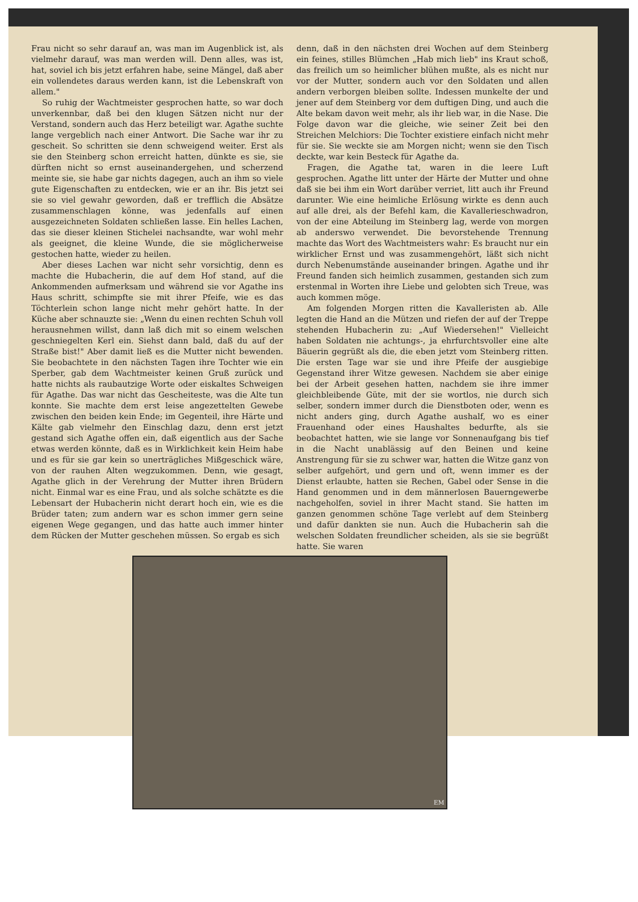Frau nicht so sehr darauf an, was man im Augenblick ist, als vielmehr darauf, was man werden will. Denn alles, was ist, hat, soviel ich bis jetzt erfahren habe, seine Mängel, daß aber ein vollendetes daraus werden kann, ist die Lebenskraft von allem."
So ruhig der Wachtmeister gesprochen hatte, so war doch unverkennbar, daß bei den klugen Sätzen nicht nur der Verstand, sondern auch das Herz beteiligt war. Agathe suchte lange vergeblich nach einer Antwort. Die Sache war ihr zu gescheit. So schritten sie denn schweigend weiter. Erst als sie den Steinberg schon erreicht hatten, dünkte es sie, sie dürften nicht so ernst auseinandergehen, und scherzend meinte sie, sie habe gar nichts dagegen, auch an ihm so viele gute Eigenschaften zu entdecken, wie er an ihr. Bis jetzt sei sie so viel gewahr geworden, daß er trefflich die Absätze zusammenschlagen könne, was jedenfalls auf einen ausgezeichneten Soldaten schließen lasse. Ein helles Lachen, das sie dieser kleinen Stichelei nachsandte, war wohl mehr als geeignet, die kleine Wunde, die sie möglicherweise gestochen hatte, wieder zu heilen.
Aber dieses Lachen war nicht sehr vorsichtig, denn es machte die Hubacherin, die auf dem Hof stand, auf die Ankommenden aufmerksam und während sie vor Agathe ins Haus schritt, schimpfte sie mit ihrer Pfeife, wie es das Töchterlein schon lange nicht mehr gehört hatte. In der Küche aber schnauzte sie: „Wenn du einen rechten Schuh voll herausnehmen willst, dann laß dich mit so einem welschen geschniegelten Kerl ein. Siehst dann bald, daß du auf der Straße bist!" Aber damit ließ es die Mutter nicht bewenden. Sie beobachtete in den nächsten Tagen ihre Tochter wie ein Sperber, gab dem Wachtmeister keinen Gruß zurück und hatte nichts als raubautzige Worte oder eiskaltes Schweigen für Agathe. Das war nicht das Gescheiteste, was die Alte tun konnte. Sie machte dem erst leise angezettelten Gewebe zwischen den beiden kein Ende; im Gegenteil, ihre Härte und Kälte gab vielmehr den Einschlag dazu, denn erst jetzt gestand sich Agathe offen ein, daß eigentlich aus der Sache etwas werden könnte, daß es in Wirklichkeit kein Heim habe und es für sie gar kein so unerträgliches Mißgeschick wäre, von der rauhen Alten wegzukommen. Denn, wie gesagt, Agathe glich in der Verehrung der Mutter ihren Brüdern nicht. Einmal war es eine Frau, und als solche schätzte es die Lebensart der Hubacherin nicht derart hoch ein, wie es die Brüder taten; zum andern war es schon immer gern seine eigenen Wege gegangen, und das hatte auch immer hinter dem Rücken der Mutter geschehen müssen. So ergab es sich
denn, daß in den nächsten drei Wochen auf dem Steinberg ein feines, stilles Blümchen „Hab mich lieb" ins Kraut schoß, das freilich um so heimlicher blühen mußte, als es nicht nur vor der Mutter, sondern auch vor den Soldaten und allen andern verborgen bleiben sollte. Indessen munkelte der und jener auf dem Steinberg vor dem duftigen Ding, und auch die Alte bekam davon weit mehr, als ihr lieb war, in die Nase. Die Folge davon war die gleiche, wie seiner Zeit bei den Streichen Melchiors: Die Tochter existiere einfach nicht mehr für sie. Sie weckte sie am Morgen nicht; wenn sie den Tisch deckte, war kein Besteck für Agathe da.
Fragen, die Agathe tat, waren in die leere Luft gesprochen. Agathe litt unter der Härte der Mutter und ohne daß sie bei ihm ein Wort darüber verriet, litt auch ihr Freund darunter. Wie eine heimliche Erlösung wirkte es denn auch auf alle drei, als der Befehl kam, die Kavallerieschwadron, von der eine Abteilung im Steinberg lag, werde von morgen ab anderswo verwendet. Die bevorstehende Trennung machte das Wort des Wachtmeisters wahr: Es braucht nur ein wirklicher Ernst und was zusammengehört, läßt sich nicht durch Nebenumstände auseinander bringen. Agathe und ihr Freund fanden sich heimlich zusammen, gestanden sich zum erstenmal in Worten ihre Liebe und gelobten sich Treue, was auch kommen möge.
Am folgenden Morgen ritten die Kavalleristen ab. Alle legten die Hand an die Mützen und riefen der auf der Treppe stehenden Hubacherin zu: „Auf Wiedersehen!" Vielleicht haben Soldaten nie achtungs-, ja ehrfurchtsvoller eine alte Bäuerin gegrüßt als die, die eben jetzt vom Steinberg ritten. Die ersten Tage war sie und ihre Pfeife der ausgiebige Gegenstand ihrer Witze gewesen. Nachdem sie aber einige bei der Arbeit gesehen hatten, nachdem sie ihre immer gleichbleibende Güte, mit der sie wortlos, nie durch sich selber, sondern immer durch die Dienstboten oder, wenn es nicht anders ging, durch Agathe aushalf, wo es einer Frauenhand oder eines Haushaltes bedurfte, als sie beobachtet hatten, wie sie lange vor Sonnenaufgang bis tief in die Nacht unablässig auf den Beinen und keine Anstrengung für sie zu schwer war, hatten die Witze ganz von selber aufgehört, und gern und oft, wenn immer es der Dienst erlaubte, hatten sie Rechen, Gabel oder Sense in die Hand genommen und in dem männerlosen Bauerngewerbe nachgeholfen, soviel in ihrer Macht stand. Sie hatten im ganzen genommen schöne Tage verlebt auf dem Steinberg und dafür dankten sie nun. Auch die Hubacherin sah die welschen Soldaten freundlicher scheiden, als sie sie begrüßt hatte. Sie waren
EM